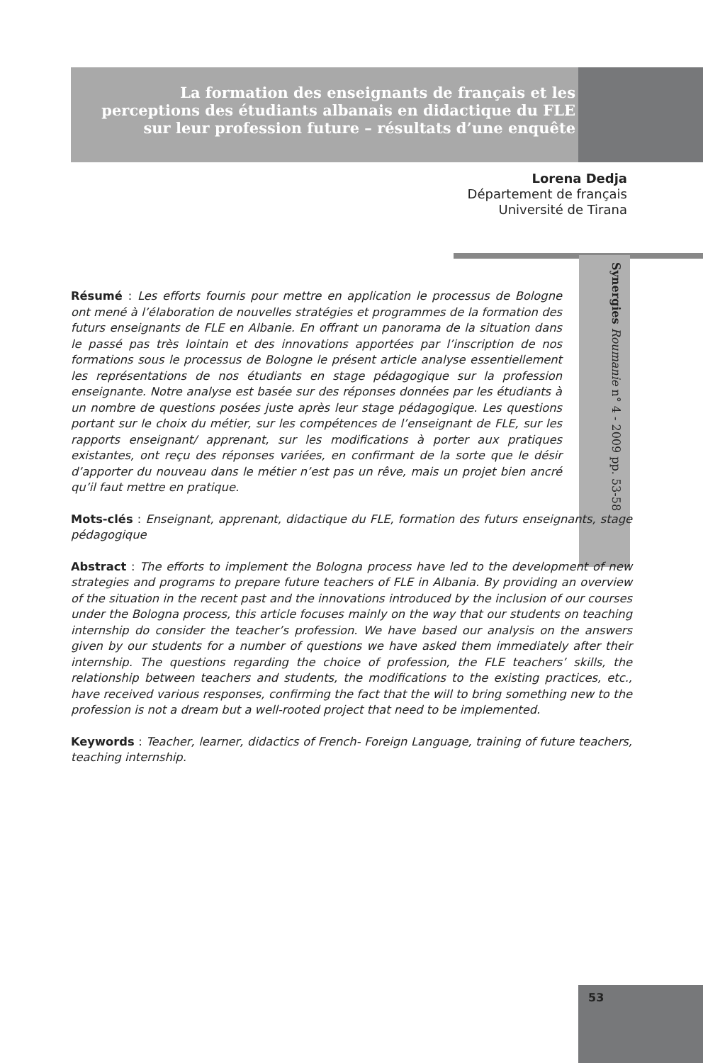La formation des enseignants de français et les perceptions des étudiants albanais en didactique du FLE sur leur profession future – résultats d’une enquête
Lorena Dedja
Département de français
Université de Tirana
Synergies Roumanie n° 4 - 2009 pp. 53-58
Résumé : Les efforts fournis pour mettre en application le processus de Bologne ont mené à l’élaboration de nouvelles stratégies et programmes de la formation des futurs enseignants de FLE en Albanie. En offrant un panorama de la situation dans le passé pas très lointain et des innovations apportées par l’inscription de nos formations sous le processus de Bologne le présent article analyse essentiellement les représentations de nos étudiants en stage pédagogique sur la profession enseignante. Notre analyse est basée sur des réponses données par les étudiants à un nombre de questions posées juste après leur stage pédagogique. Les questions portant sur le choix du métier, sur les compétences de l’enseignant de FLE, sur les rapports enseignant/ apprenant, sur les modifications à porter aux pratiques existantes, ont reçu des réponses variées, en confirmant de la sorte que le désir d’apporter du nouveau dans le métier n’est pas un rêve, mais un projet bien ancré qu’il faut mettre en pratique.
Mots-clés : Enseignant, apprenant, didactique du FLE, formation des futurs enseignants, stage pédagogique
Abstract : The efforts to implement the Bologna process have led to the development of new strategies and programs to prepare future teachers of FLE in Albania. By providing an overview of the situation in the recent past and the innovations introduced by the inclusion of our courses under the Bologna process, this article focuses mainly on the way that our students on teaching internship do consider the teacher’s profession. We have based our analysis on the answers given by our students for a number of questions we have asked them immediately after their internship. The questions regarding the choice of profession, the FLE teachers’ skills, the relationship between teachers and students, the modifications to the existing practices, etc., have received various responses, confirming the fact that the will to bring something new to the profession is not a dream but a well-rooted project that need to be implemented.
Keywords : Teacher, learner, didactics of French- Foreign Language, training of future teachers, teaching internship.
53